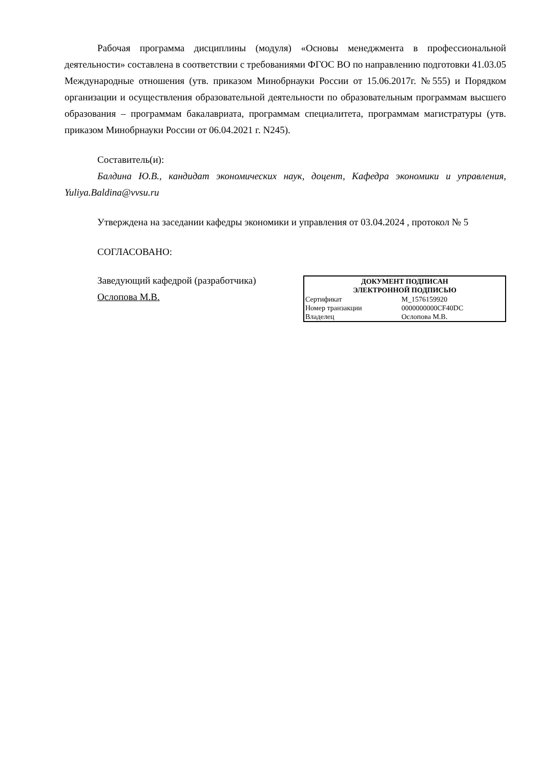Рабочая программа дисциплины (модуля) «Основы менеджмента в профессиональной деятельности» составлена в соответствии с требованиями ФГОС ВО по направлению подготовки 41.03.05 Международные отношения (утв. приказом Минобрнауки России от 15.06.2017г. №555) и Порядком организации и осуществления образовательной деятельности по образовательным программам высшего образования – программам бакалавриата, программам специалитета, программам магистратуры (утв. приказом Минобрнауки России от 06.04.2021 г. N245).
Составитель(и):
Балдина Ю.В., кандидат экономических наук, доцент, Кафедра экономики и управления, Yuliya.Baldina@vvsu.ru
Утверждена на заседании кафедры экономики и управления от 03.04.2024 , протокол № 5
СОГЛАСОВАНО:
Заведующий кафедрой (разработчика)
Ослопова М.В.
| ДОКУМЕНТ ПОДПИСАН ЭЛЕКТРОННОЙ ПОДПИСЬЮ | |
| --- | --- |
| Сертификат | M_1576159920 |
| Номер транзакции | 0000000000CF40DC |
| Владелец | Ослопова М.В. |